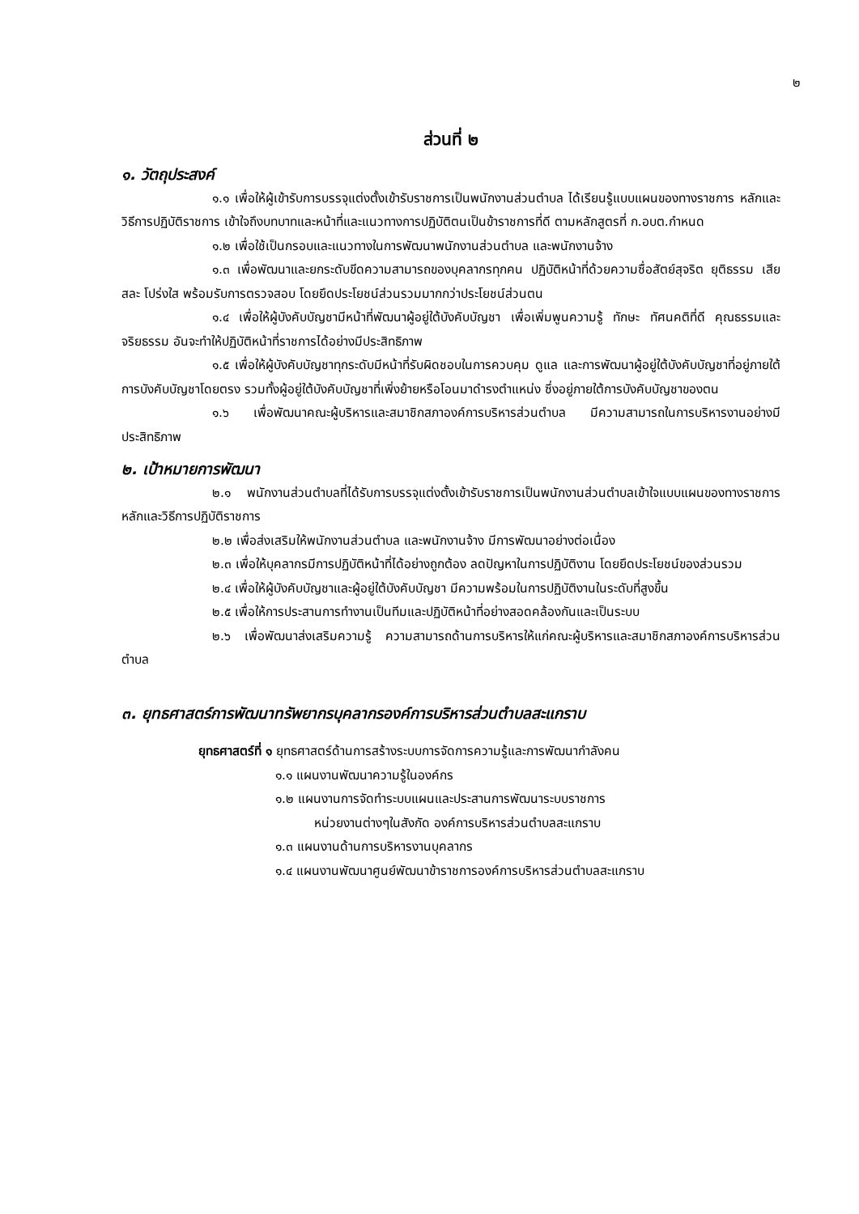๒
ส่วนที่ ๒
๑. วัตถุประสงค์
๑.๑ เพื่อให้ผู้เข้ารับการบรรจุแต่งตั้งเข้ารับราชการเป็นพนักงานส่วนตำบล ได้เรียนรู้แบบแผนของทางราชการ หลักและวิธีการปฏิบัติราชการ เข้าใจถึงบทบาทและหน้าที่และแนวทางการปฏิบัติตนเป็นข้าราชการที่ดี ตามหลักสูตรที่ ก.อบต.กำหนด
๑.๒ เพื่อใช้เป็นกรอบและแนวทางในการพัฒนาพนักงานส่วนตำบล และพนักงานจ้าง
๑.๓ เพื่อพัฒนาและยกระดับขีดความสามารถของบุคลากรทุกคน ปฏิบัติหน้าที่ด้วยความซื่อสัตย์สุจริต ยุติธรรม เสียสละ โปร่งใส พร้อมรับการตรวจสอบ โดยยึดประโยชน์ส่วนรวมมากกว่าประโยชน์ส่วนตน
๑.๔ เพื่อให้ผู้บังคับบัญชามีหน้าที่พัฒนาผู้อยู่ใต้บังคับบัญชา เพื่อเพิ่มพูนความรู้ ทักษะ ทัศนคติที่ดี คุณธรรมและจริยธรรม อันจะทำให้ปฏิบัติหน้าที่ราชการได้อย่างมีประสิทธิภาพ
๑.๕ เพื่อให้ผู้บังคับบัญชาทุกระดับมีหน้าที่รับผิดชอบในการควบคุม ดูแล และการพัฒนาผู้อยู่ใต้บังคับบัญชาที่อยู่ภายใต้การบังคับบัญชาโดยตรง รวมทั้งผู้อยู่ใต้บังคับบัญชาที่เพิ่งย้ายหรือโอนมาดำรงตำแหน่ง ซึ่งอยู่ภายใต้การบังคับบัญชาของตน
๑.๖ เพื่อพัฒนาคณะผู้บริหารและสมาชิกสภาองค์การบริหารส่วนตำบล มีความสามารถในการบริหารงานอย่างมีประสิทธิภาพ
๒. เป้าหมายการพัฒนา
๒.๑ พนักงานส่วนตำบลที่ได้รับการบรรจุแต่งตั้งเข้ารับราชการเป็นพนักงานส่วนตำบลเข้าใจแบบแผนของทางราชการ หลักและวิธีการปฏิบัติราชการ
๒.๒ เพื่อส่งเสริมให้พนักงานส่วนตำบล และพนักงานจ้าง มีการพัฒนาอย่างต่อเนื่อง
๒.๓ เพื่อให้บุคลากรมีการปฏิบัติหน้าที่ได้อย่างถูกต้อง ลดปัญหาในการปฏิบัติงาน โดยยึดประโยชน์ของส่วนรวม
๒.๔ เพื่อให้ผู้บังคับบัญชาและผู้อยู่ใต้บังคับบัญชา มีความพร้อมในการปฏิบัติงานในระดับที่สูงขึ้น
๒.๕ เพื่อให้การประสานการทำงานเป็นทีมและปฏิบัติหน้าที่อย่างสอดคล้องกันและเป็นระบบ
๒.๖ เพื่อพัฒนาส่งเสริมความรู้ ความสามารถด้านการบริหารให้แก่คณะผู้บริหารและสมาชิกสภาองค์การบริหารส่วนตำบล
๓. ยุทธศาสตร์การพัฒนาทรัพยากรบุคลากรองค์การบริหารส่วนตำบลสะแกราบ
ยุทธศาสตร์ที่ ๑ ยุทธศาสตร์ด้านการสร้างระบบการจัดการความรู้และการพัฒนากำลังคน
๑.๑ แผนงานพัฒนาความรู้ในองค์กร
๑.๒ แผนงานการจัดทำระบบแผนและประสานการพัฒนาระบบราชการ
หน่วยงานต่างๆในสังกัด องค์การบริหารส่วนตำบลสะแกราบ
๑.๓ แผนงานด้านการบริหารงานบุคลากร
๑.๔ แผนงานพัฒนาศูนย์พัฒนาข้าราชการองค์การบริหารส่วนตำบลสะแกราบ